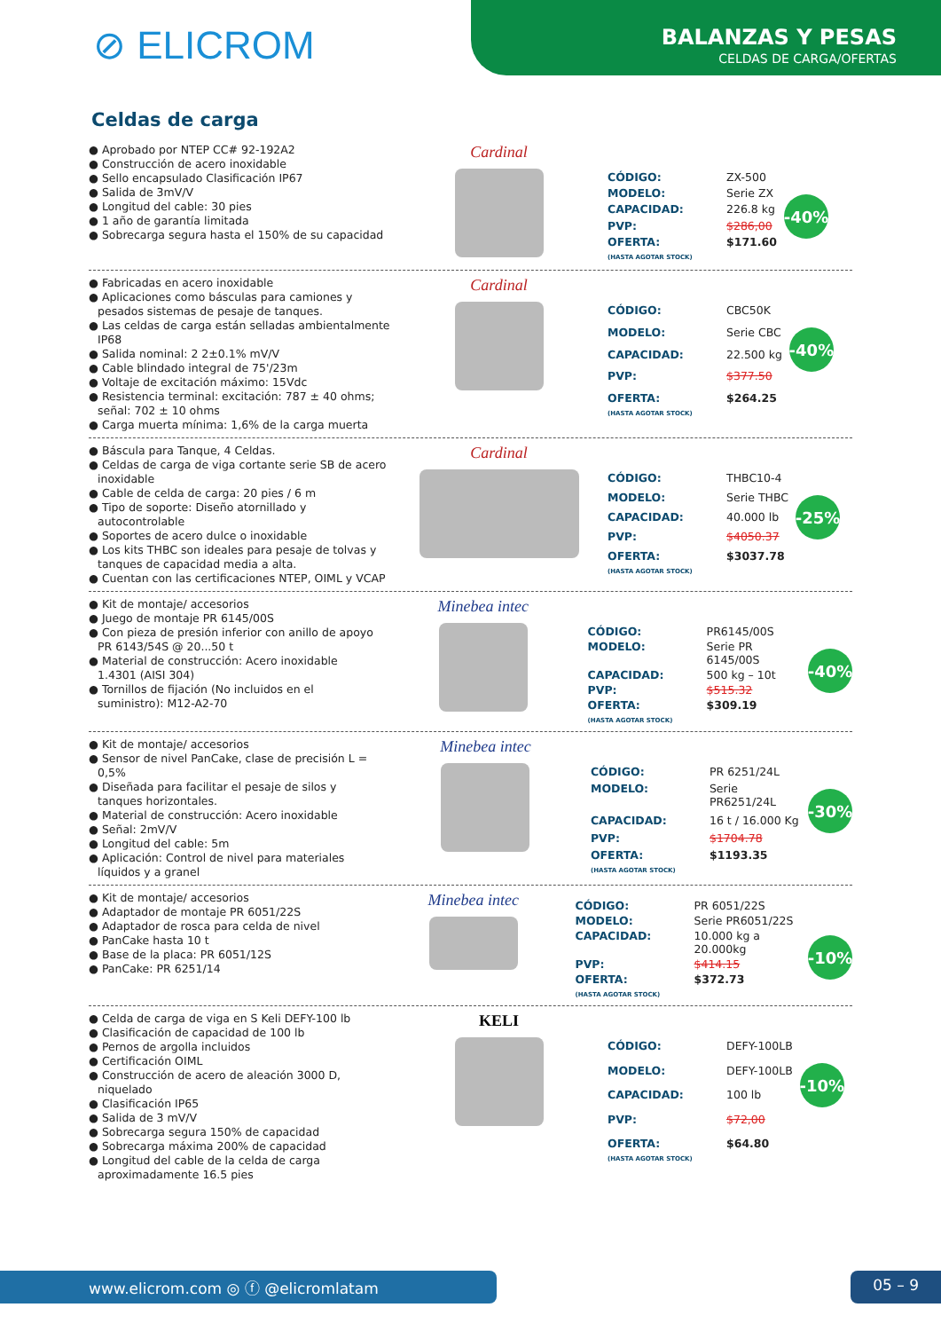⊘ ELICROM
BALANZAS Y PESAS
CELDAS DE CARGA/OFERTAS
Celdas de carga
● Aprobado por NTEP CC# 92-192A2
● Construcción de acero inoxidable
● Sello encapsulado Clasificación IP67
● Salida de 3mV/V
● Longitud del cable: 30 pies
● 1 año de garantía limitada
● Sobrecarga segura hasta el 150% de su capacidad
Cardinal
| CÓDIGO: | ZX-500 |
| MODELO: | Serie ZX |
| CAPACIDAD: | 226.8 kg |
| PVP: | $286,00 |
| OFERTA: (HASTA AGOTAR STOCK) | $171.60 |
-40%
● Fabricadas en acero inoxidable
● Aplicaciones como básculas para camiones y pesados sistemas de pesaje de tanques.
● Las celdas de carga están selladas ambientalmente IP68
● Salida nominal: 2 2±0.1% mV/V
● Cable blindado integral de 75'/23m
● Voltaje de excitación máximo: 15Vdc
● Resistencia terminal: excitación: 787 ± 40 ohms; señal: 702 ± 10 ohms
● Carga muerta mínima: 1,6% de la carga muerta
Cardinal
| CÓDIGO: | CBC50K |
| MODELO: | Serie CBC |
| CAPACIDAD: | 22.500 kg |
| PVP: | $377.50 |
| OFERTA: (HASTA AGOTAR STOCK) | $264.25 |
-40%
● Báscula para Tanque, 4 Celdas.
● Celdas de carga de viga cortante serie SB de acero inoxidable
● Cable de celda de carga: 20 pies / 6 m
● Tipo de soporte: Diseño atornillado y autocontrolable
● Soportes de acero dulce o inoxidable
● Los kits THBC son ideales para pesaje de tolvas y tanques de capacidad media a alta.
● Cuentan con las certificaciones NTEP, OIML y VCAP
Cardinal
| CÓDIGO: | THBC10-4 |
| MODELO: | Serie THBC |
| CAPACIDAD: | 40.000 lb |
| PVP: | $4050.37 |
| OFERTA: (HASTA AGOTAR STOCK) | $3037.78 |
-25%
● Kit de montaje/ accesorios
● Juego de montaje PR 6145/00S
● Con pieza de presión inferior con anillo de apoyo PR 6143/54S @ 20...50 t
● Material de construcción: Acero inoxidable 1.4301 (AISI 304)
● Tornillos de fijación (No incluidos en el suministro): M12-A2-70
Minebea intec
| CÓDIGO: | PR6145/00S |
| MODELO: | Serie PR 6145/00S |
| CAPACIDAD: | 500 kg – 10t |
| PVP: | $515.32 |
| OFERTA: (HASTA AGOTAR STOCK) | $309.19 |
-40%
● Kit de montaje/ accesorios
● Sensor de nivel PanCake, clase de precisión L = 0,5%
● Diseñada para facilitar el pesaje de silos y tanques horizontales.
● Material de construcción: Acero inoxidable
● Señal: 2mV/V
● Longitud del cable: 5m
● Aplicación: Control de nivel para materiales líquidos y a granel
Minebea intec
| CÓDIGO: | PR 6251/24L |
| MODELO: | Serie PR6251/24L |
| CAPACIDAD: | 16 t / 16.000 Kg |
| PVP: | $1704.78 |
| OFERTA: (HASTA AGOTAR STOCK) | $1193.35 |
-30%
● Kit de montaje/ accesorios
● Adaptador de montaje PR 6051/22S
● Adaptador de rosca para celda de nivel
● PanCake hasta 10 t
● Base de la placa: PR 6051/12S
● PanCake: PR 6251/14
Minebea intec
| CÓDIGO: | PR 6051/22S |
| MODELO: | Serie PR6051/22S |
| CAPACIDAD: | 10.000 kg a 20.000kg |
| PVP: | $414.15 |
| OFERTA: (HASTA AGOTAR STOCK) | $372.73 |
-10%
● Celda de carga de viga en S Keli DEFY-100 lb
● Clasificación de capacidad de 100 lb
● Pernos de argolla incluidos
● Certificación OIML
● Construcción de acero de aleación 3000 D, niquelado
● Clasificación IP65
● Salida de 3 mV/V
● Sobrecarga segura 150% de capacidad
● Sobrecarga máxima 200% de capacidad
● Longitud del cable de la celda de carga aproximadamente 16.5 pies
KELI
| CÓDIGO: | DEFY-100LB |
| MODELO: | DEFY-100LB |
| CAPACIDAD: | 100 lb |
| PVP: | $72,00 |
| OFERTA: (HASTA AGOTAR STOCK) | $64.80 |
-10%
www.elicrom.com ◎ ⓕ @elicromlatam 05 – 9